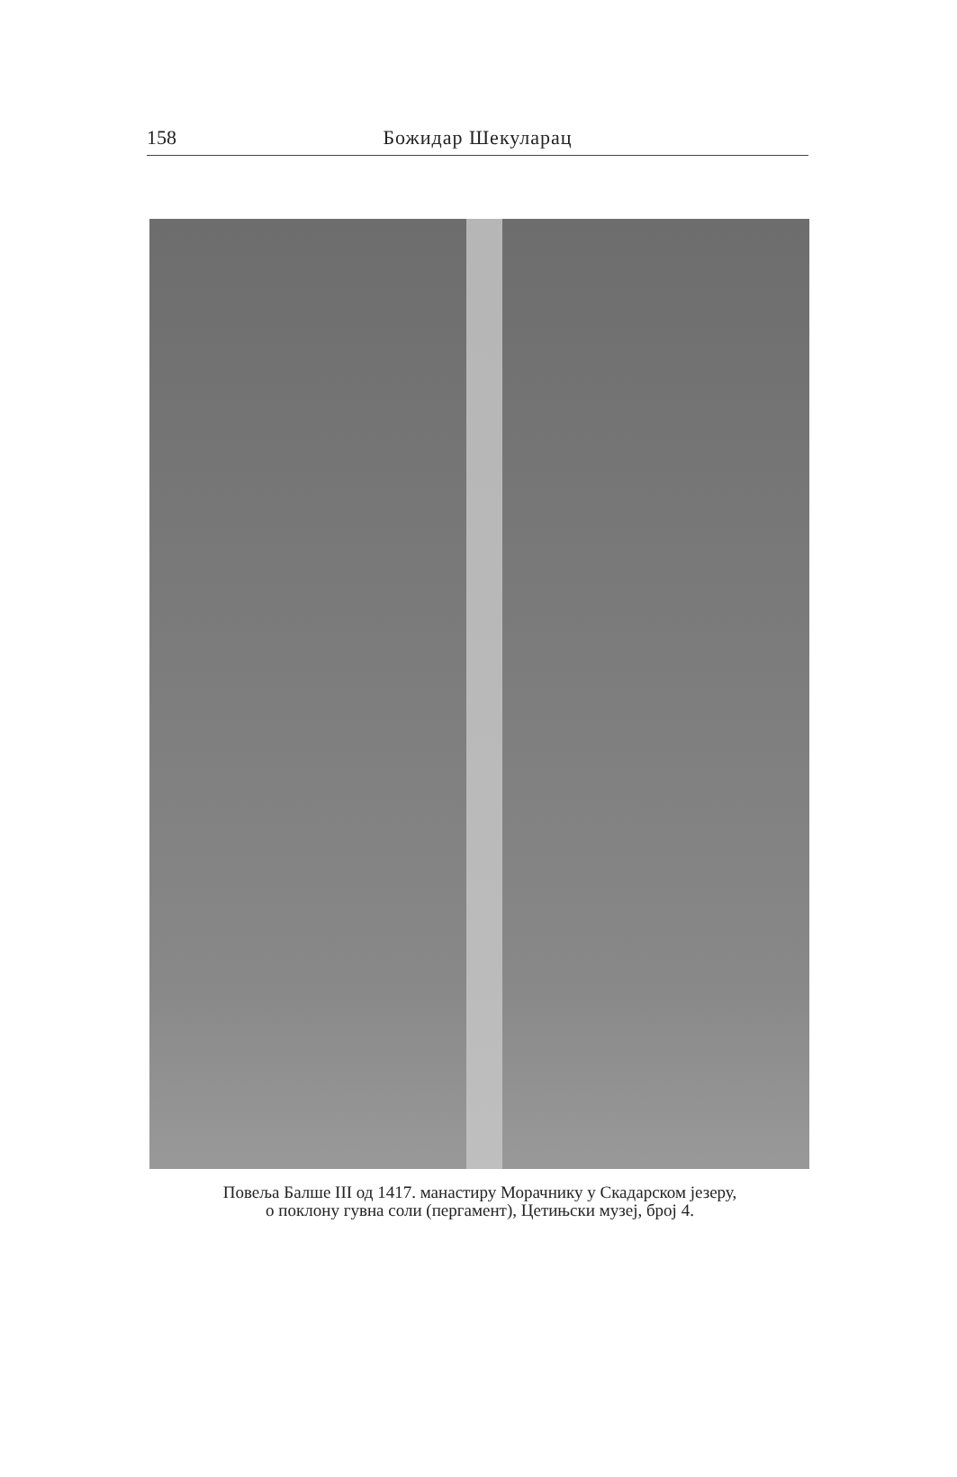158 Божидар Шекуларац
Повеља Балше III од 1417. манастиру Морачнику у Скадарском језеру,
о поклону гувна соли (пергамент), Цетињски музеј, број 4.